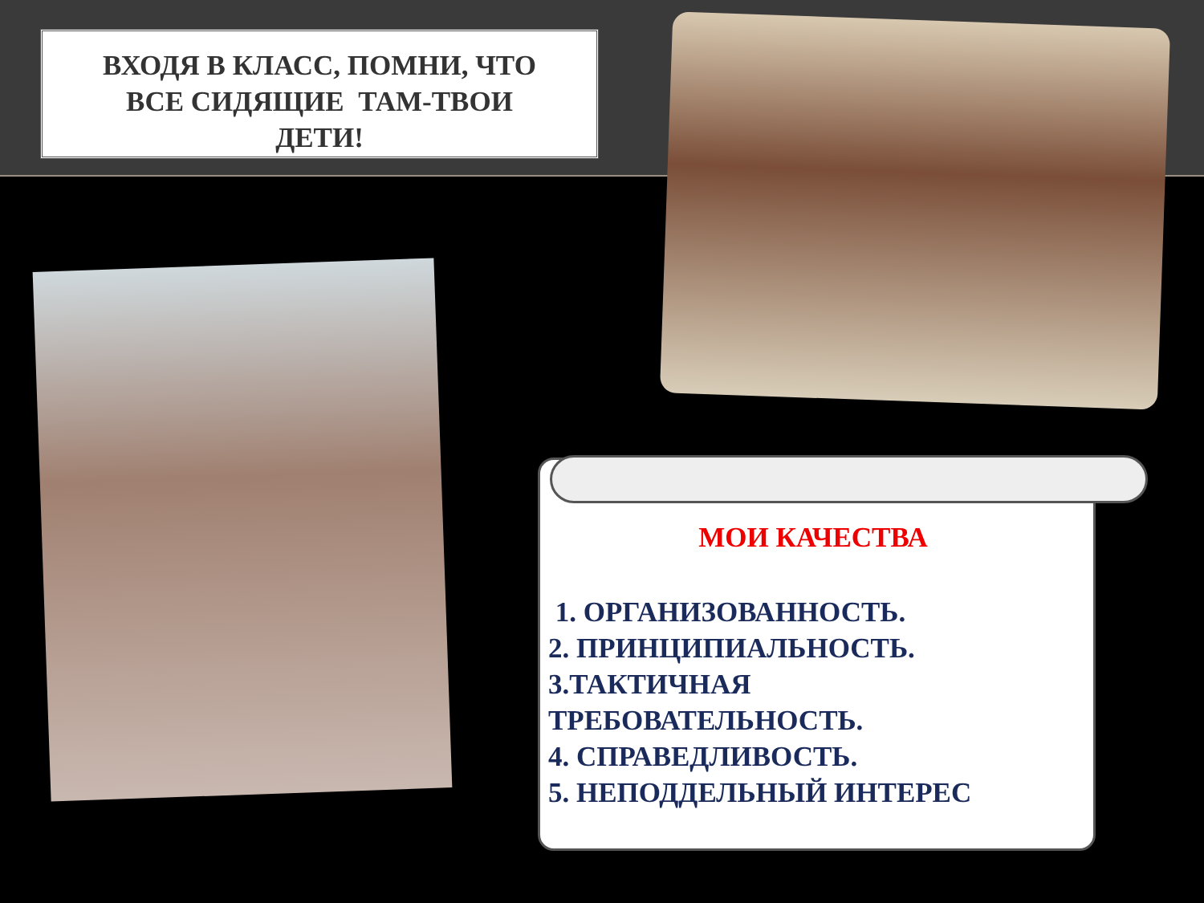ВХОДЯ В КЛАСС, ПОМНИ, ЧТО
ВСЕ СИДЯЩИЕ ТАМ-ТВОИ
ДЕТИ!
МОИ КАЧЕСТВА
1. ОРГАНИЗОВАННОСТЬ.
2. ПРИНЦИПИАЛЬНОСТЬ.
3.ТАКТИЧНАЯ
ТРЕБОВАТЕЛЬНОСТЬ.
4. СПРАВЕДЛИВОСТЬ.
5. НЕПОДДЕЛЬНЫЙ ИНТЕРЕС